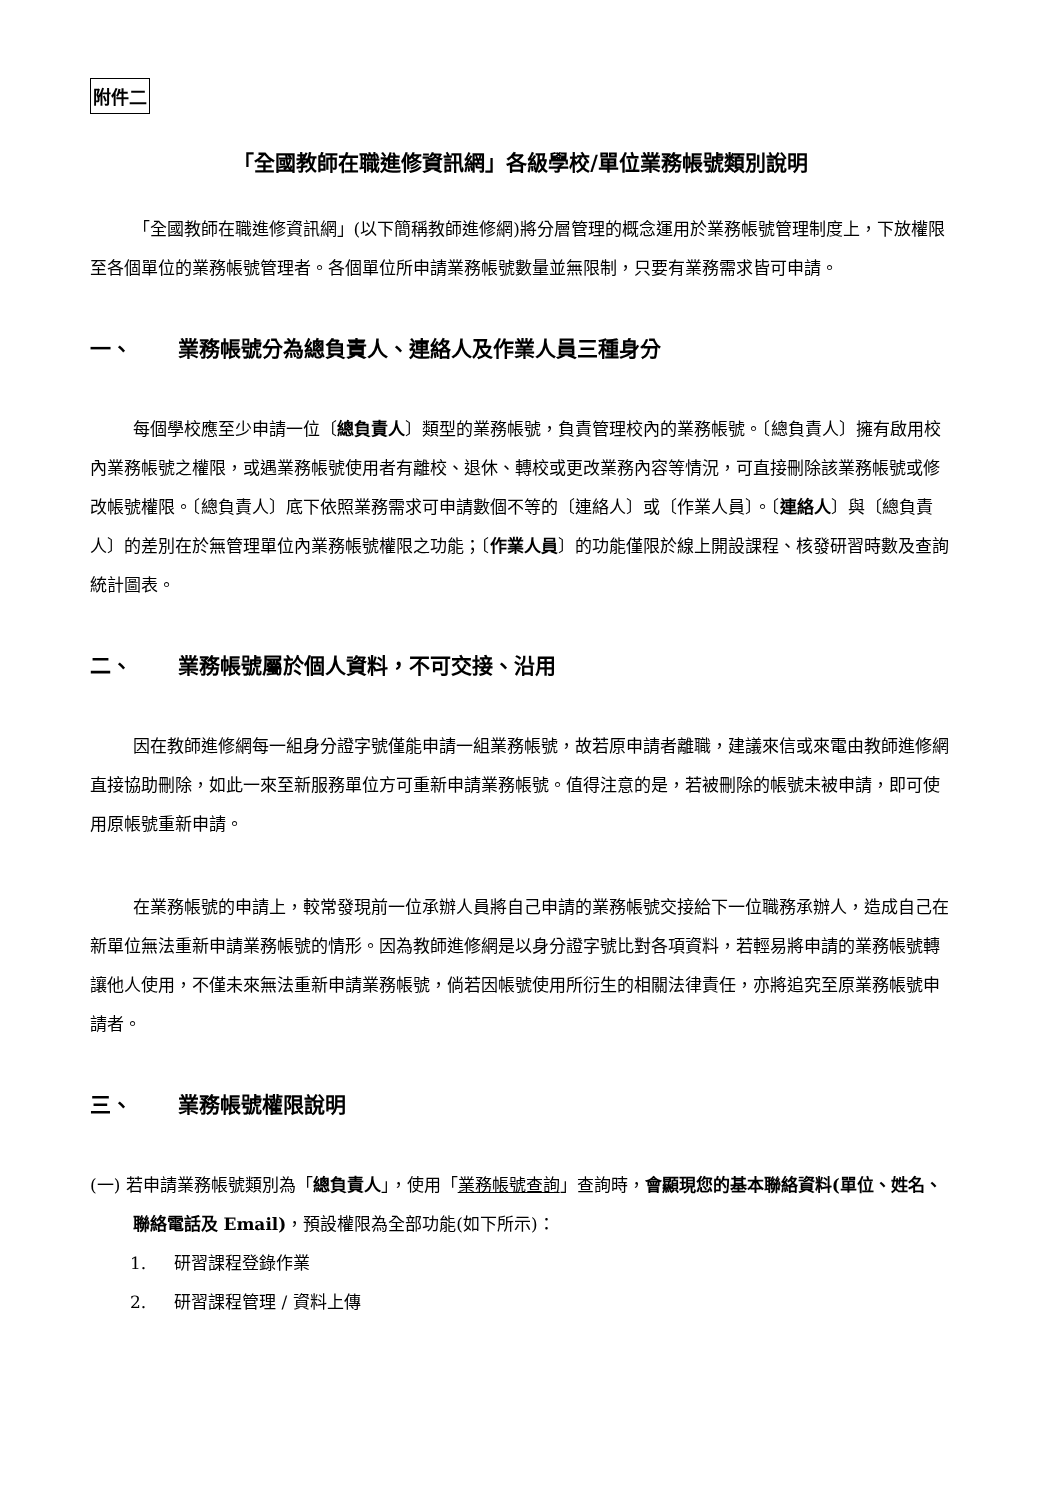附件二
「全國教師在職進修資訊網」各級學校/單位業務帳號類別說明
「全國教師在職進修資訊網」(以下簡稱教師進修網)將分層管理的概念運用於業務帳號管理制度上，下放權限至各個單位的業務帳號管理者。各個單位所申請業務帳號數量並無限制，只要有業務需求皆可申請。
一、 業務帳號分為總負責人、連絡人及作業人員三種身分
每個學校應至少申請一位〔總負責人〕類型的業務帳號，負責管理校內的業務帳號。〔總負責人〕擁有啟用校內業務帳號之權限，或遇業務帳號使用者有離校、退休、轉校或更改業務內容等情況，可直接刪除該業務帳號或修改帳號權限。〔總負責人〕底下依照業務需求可申請數個不等的〔連絡人〕或〔作業人員〕。〔連絡人〕與〔總負責人〕的差別在於無管理單位內業務帳號權限之功能；〔作業人員〕的功能僅限於線上開設課程、核發研習時數及查詢統計圖表。
二、 業務帳號屬於個人資料，不可交接、沿用
因在教師進修網每一組身分證字號僅能申請一組業務帳號，故若原申請者離職，建議來信或來電由教師進修網直接協助刪除，如此一來至新服務單位方可重新申請業務帳號。值得注意的是，若被刪除的帳號未被申請，即可使用原帳號重新申請。
在業務帳號的申請上，較常發現前一位承辦人員將自己申請的業務帳號交接給下一位職務承辦人，造成自己在新單位無法重新申請業務帳號的情形。因為教師進修網是以身分證字號比對各項資料，若輕易將申請的業務帳號轉讓他人使用，不僅未來無法重新申請業務帳號，倘若因帳號使用所衍生的相關法律責任，亦將追究至原業務帳號申請者。
三、 業務帳號權限說明
(一) 若申請業務帳號類別為「總負責人」，使用「業務帳號查詢」查詢時，會顯現您的基本聯絡資料(單位、姓名、聯絡電話及 Email)，預設權限為全部功能(如下所示)：
1. 研習課程登錄作業
2. 研習課程管理 / 資料上傳